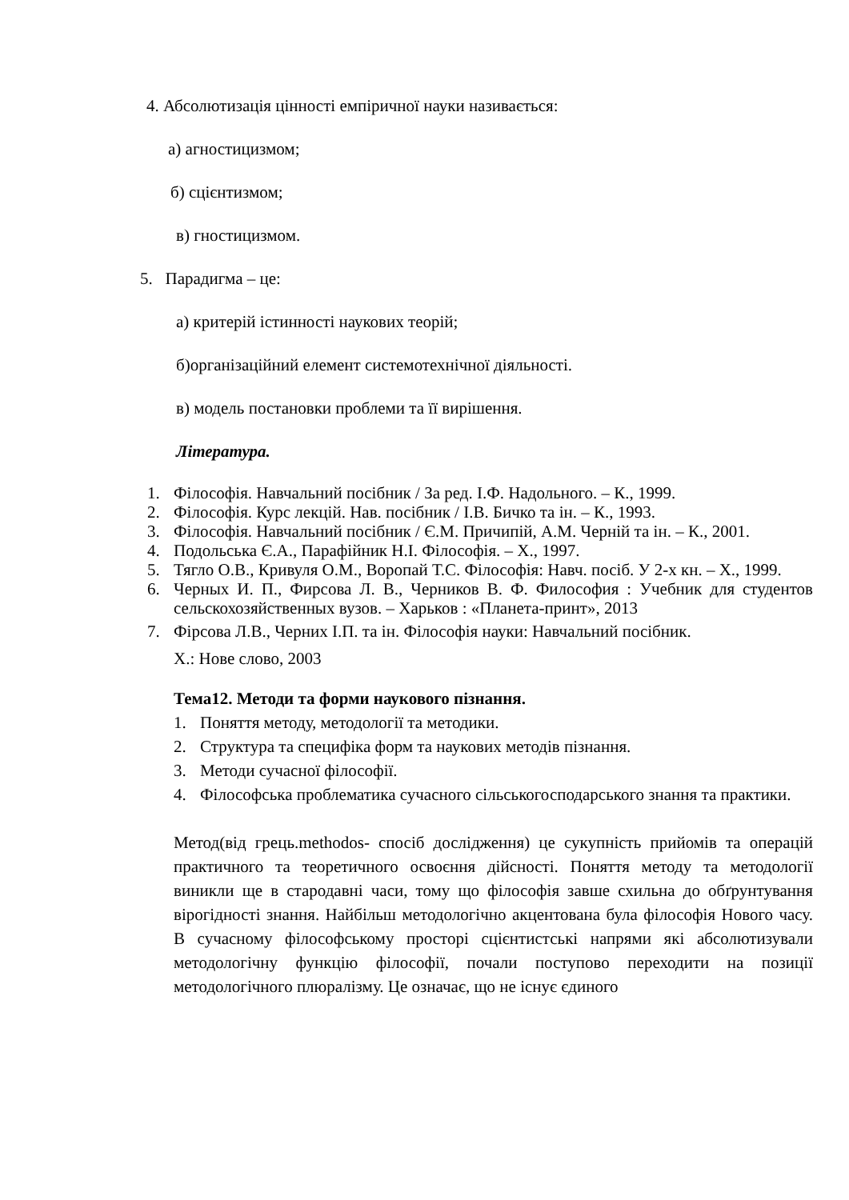4. Абсолютизація цінності емпіричної науки називається:
а) агностицизмом;
б) сцієнтизмом;
в) гностицизмом.
5. Парадигма – це:
а) критерій істинності наукових теорій;
б)організаційний елемент системотехнічної діяльності.
в) модель постановки проблеми та її вирішення.
Література.
1. Філософія. Навчальний посібник / За ред. І.Ф. Надольного. – К., 1999.
2. Філософія. Курс лекцій. Нав. посібник / І.В. Бичко та ін. – К., 1993.
3. Філософія. Навчальний посібник / Є.М. Причипій, А.М. Черній та ін. – К., 2001.
4. Подольська Є.А., Парафійник Н.І. Філософія. – Х., 1997.
5. Тягло О.В., Кривуля О.М., Воропай Т.С. Філософія: Навч. посіб. У 2-х кн. – Х., 1999.
6. Черных И. П., Фирсова Л. В., Черников В. Ф. Философия : Учебник для студентов сельскохозяйственных вузов. – Харьков : «Планета-принт», 2013
7. Фірсова Л.В., Черних І.П. та ін. Філософія науки: Навчальний посібник.
Х.: Нове слово, 2003
Тема12. Методи та форми наукового пізнання.
1. Поняття методу, методології та методики.
2. Структура та специфіка форм та наукових методів пізнання.
3. Методи сучасної філософії.
4. Філософська проблематика сучасного сільськогосподарського знання та практики.
Метод(від грець.methodos- спосіб дослідження) це сукупність прийомів та операцій практичного та теоретичного освоєння дійсності. Поняття методу та методології виникли ще в стародавні часи, тому що філософія завше схильна до обґрунтування вірогідності знання. Найбільш методологічно акцентована була філософія Нового часу. В сучасному філософському просторі сцієнтистські напрями які абсолютизували методологічну функцію філософії, почали поступово переходити на позиції методологічного плюралізму. Це означає, що не існує єдиного